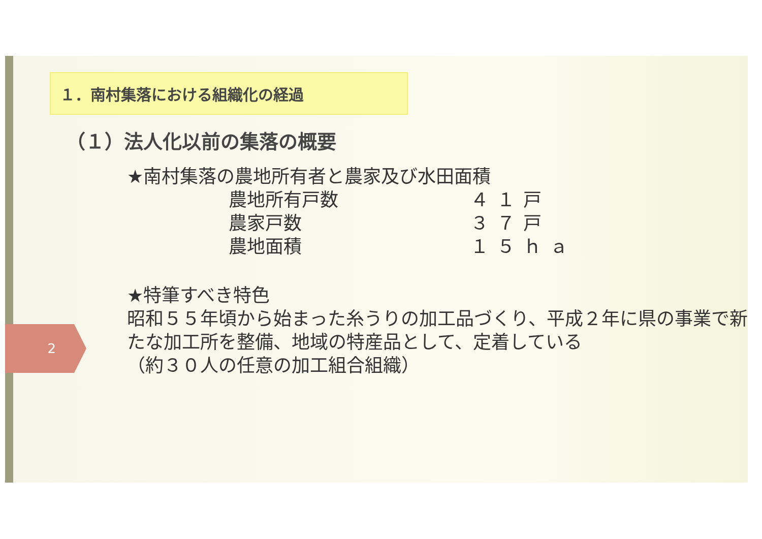2
１．南村集落における組織化の経過
（１）法人化以前の集落の概要
★南村集落の農地所有者と農家及び水田面積
| 農地所有戸数 | ４１戸 |
| 農家戸数 | ３７戸 |
| 農地面積 | １５ｈａ |
★特筆すべき特色
昭和５５年頃から始まった糸うりの加工品づくり、平成２年に県の事業で新たな加工所を整備、地域の特産品として、定着している
（約３０人の任意の加工組合組織）